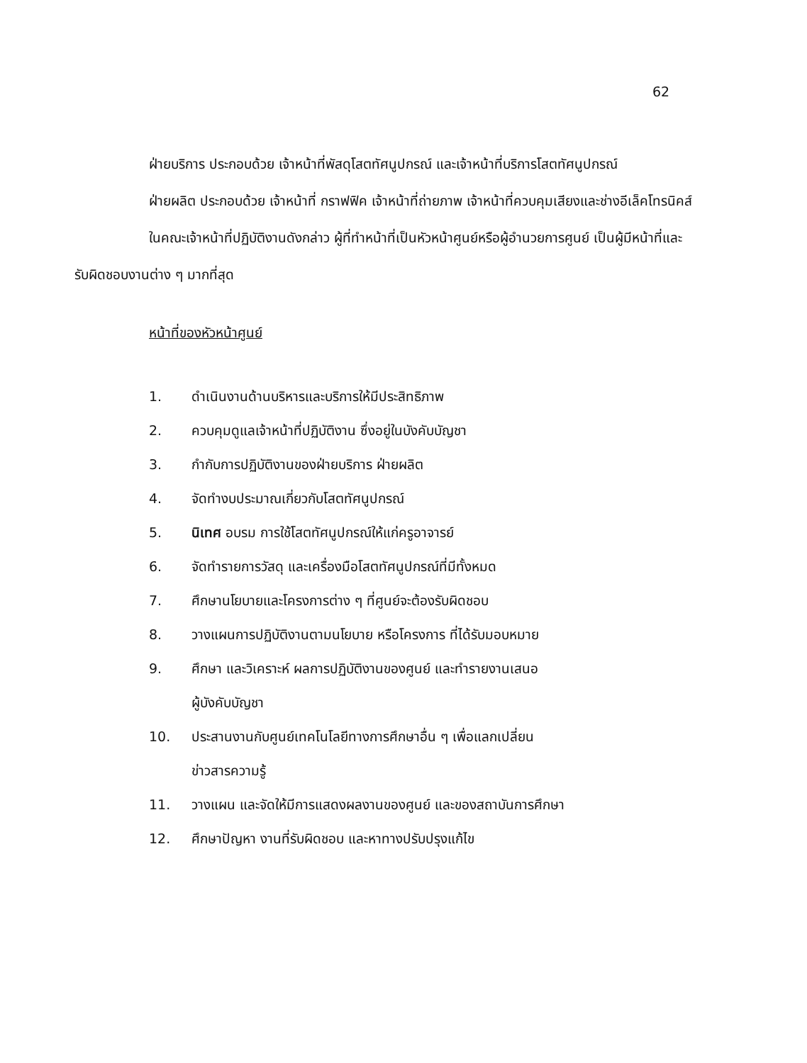62
ฝ่ายบริการ ประกอบด้วย เจ้าหน้าที่พัสดุโสตทัศนูปกรณ์ และเจ้าหน้าที่บริการโสตทัศนูปกรณ์
ฝ่ายผลิต ประกอบด้วย เจ้าหน้าที่ กราฟฟิค เจ้าหน้าที่ถ่ายภาพ เจ้าหน้าที่ควบคุมเสียงและช่างอีเล็คโทรนิคส์
ในคณะเจ้าหน้าที่ปฏิบัติงานดังกล่าว ผู้ที่ทำหน้าที่เป็นหัวหน้าศูนย์หรือผู้อำนวยการศูนย์ เป็นผู้มีหน้าที่และรับผิดชอบงานต่าง ๆ มากที่สุด
หน้าที่ของหัวหน้าศูนย์
1. ดำเนินงานด้านบริหารและบริการให้มีประสิทธิภาพ
2. ควบคุมดูแลเจ้าหน้าที่ปฏิบัติงาน ซึ่งอยู่ในบังคับบัญชา
3. กำกับการปฏิบัติงานของฝ่ายบริการ ฝ่ายผลิต
4. จัดทำงบประมาณเกี่ยวกับโสตทัศนูปกรณ์
5. นิเทศ อบรม การใช้โสตทัศนูปกรณ์ให้แก่ครูอาจารย์
6. จัดทำรายการวัสดุ และเครื่องมือโสตทัศนูปกรณ์ที่มีทั้งหมด
7. ศึกษานโยบายและโครงการต่าง ๆ ที่ศูนย์จะต้องรับผิดชอบ
8. วางแผนการปฏิบัติงานตามนโยบาย หรือโครงการ ที่ได้รับมอบหมาย
9. ศึกษา และวิเคราะห์ ผลการปฏิบัติงานของศูนย์ และทำรายงานเสนอ
ผู้บังคับบัญชา
10. ประสานงานกับศูนย์เทคโนโลยีทางการศึกษาอื่น ๆ เพื่อแลกเปลี่ยน
ข่าวสารความรู้
11. วางแผน และจัดให้มีการแสดงผลงานของศูนย์ และของสถาบันการศึกษา
12. ศึกษาปัญหา งานที่รับผิดชอบ และหาทางปรับปรุงแก้ไข